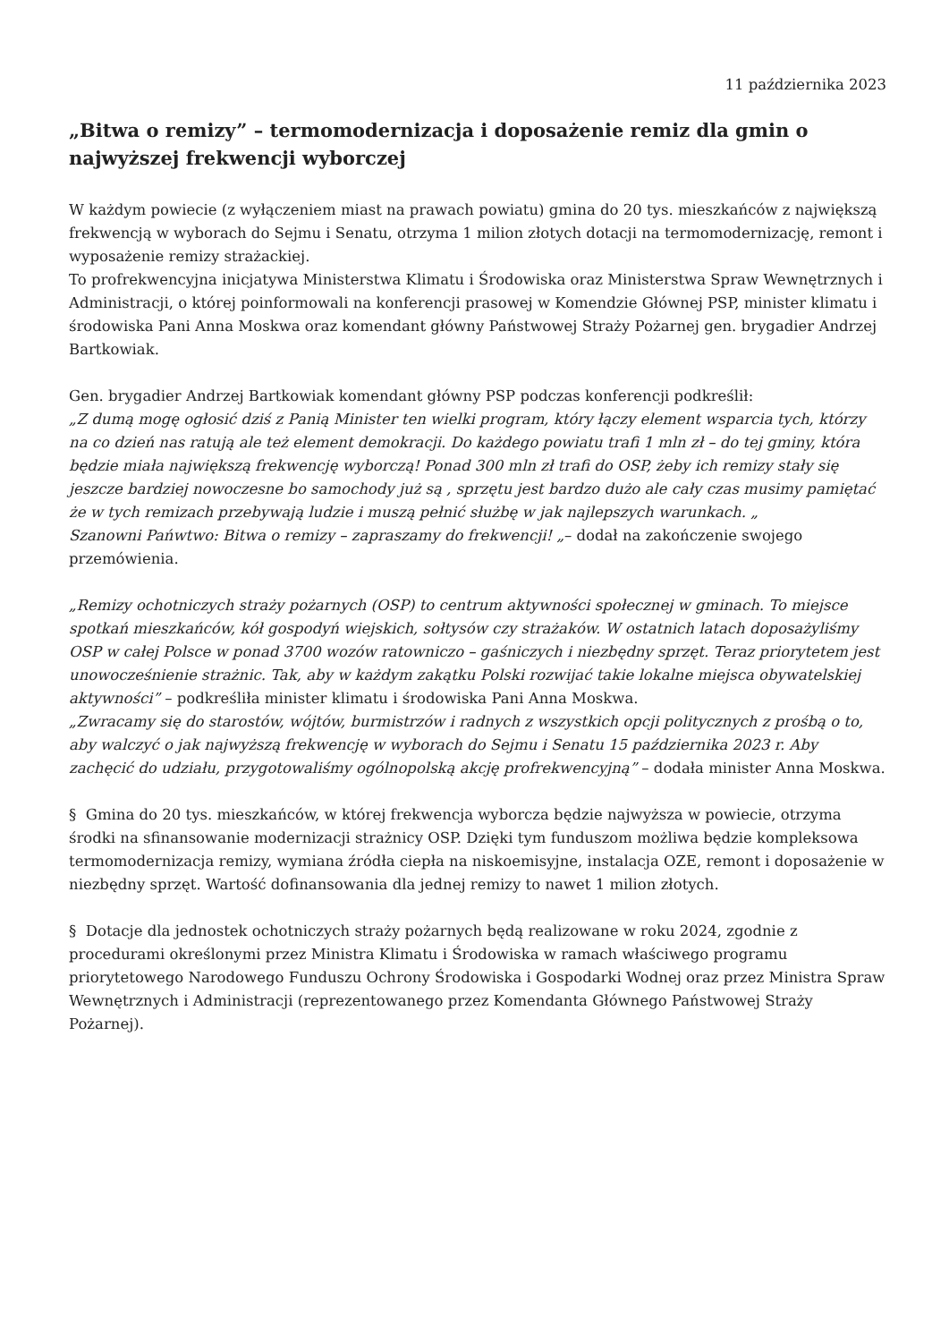11 października 2023
„Bitwa o remizy” – termomodernizacja i doposażenie remiz dla gmin o najwyższej frekwencji wyborczej
W każdym powiecie (z wyłączeniem miast na prawach powiatu) gmina do 20 tys. mieszkańców z największą frekwencją w wyborach do Sejmu i Senatu, otrzyma 1 milion złotych dotacji na termomodernizację, remont i wyposażenie remizy strażackiej.
To profrekwencyjna inicjatywa Ministerstwa Klimatu i Środowiska oraz Ministerstwa Spraw Wewnętrznych i Administracji, o której poinformowali na konferencji prasowej w Komendzie Głównej PSP, minister klimatu i środowiska Pani Anna Moskwa oraz komendant główny Państwowej Straży Pożarnej gen. brygadier Andrzej Bartkowiak.
Gen. brygadier Andrzej Bartkowiak komendant główny PSP podczas konferencji podkreślił:
„Z dumą mogę ogłosić dziś z Panią Minister ten wielki program, który łączy element wsparcia tych, którzy na co dzień nas ratują ale też element demokracji. Do każdego powiatu trafi 1 mln zł – do tej gminy, która będzie miała największą frekwencję wyborczą! Ponad 300 mln zł trafi do OSP, żeby ich remizy stały się jeszcze bardziej nowoczesne bo samochody już są , sprzętu jest bardzo dużo ale cały czas musimy pamiętać że w tych remizach przebywają ludzie i muszą pełnić służbę w jak najlepszych warunkach. „
Szanowni Pańwtwo: Bitwa o remizy – zapraszamy do frekwencji! „– dodał na zakończenie swojego przemówienia.
„Remizy ochotniczych straży pożarnych (OSP) to centrum aktywności społecznej w gminach. To miejsce spotkań mieszkańców, kół gospodyń wiejskich, sołtysów czy strażaków. W ostatnich latach doposażyliśmy OSP w całej Polsce w ponad 3700 wozów ratowniczo – gaśniczych i niezbędny sprzęt. Teraz priorytetem jest unowocześnienie strażnic. Tak, aby w każdym zakątku Polski rozwijać takie lokalne miejsca obywatelskiej aktywności” – podkreśliła minister klimatu i środowiska Pani Anna Moskwa.
„Zwracamy się do starostów, wójtów, burmistrzów i radnych z wszystkich opcji politycznych z prośbą o to, aby walczyć o jak najwyższą frekwencję w wyborach do Sejmu i Senatu 15 października 2023 r. Aby zachęcić do udziału, przygotowaliśmy ogólnopolską akcję profrekwencyjną” – dodała minister Anna Moskwa.
§ Gmina do 20 tys. mieszkańców, w której frekwencja wyborcza będzie najwyższa w powiecie, otrzyma środki na sfinansowanie modernizacji strażnicy OSP. Dzięki tym funduszom możliwa będzie kompleksowa termomodernizacja remizy, wymiana źródła ciepła na niskoemisyjne, instalacja OZE, remont i doposażenie w niezbędny sprzęt. Wartość dofinansowania dla jednej remizy to nawet 1 milion złotych.
§ Dotacje dla jednostek ochotniczych straży pożarnych będą realizowane w roku 2024, zgodnie z procedurami określonymi przez Ministra Klimatu i Środowiska w ramach właściwego programu priorytetowego Narodowego Funduszu Ochrony Środowiska i Gospodarki Wodnej oraz przez Ministra Spraw Wewnętrznych i Administracji (reprezentowanego przez Komendanta Głównego Państwowej Straży Pożarnej).